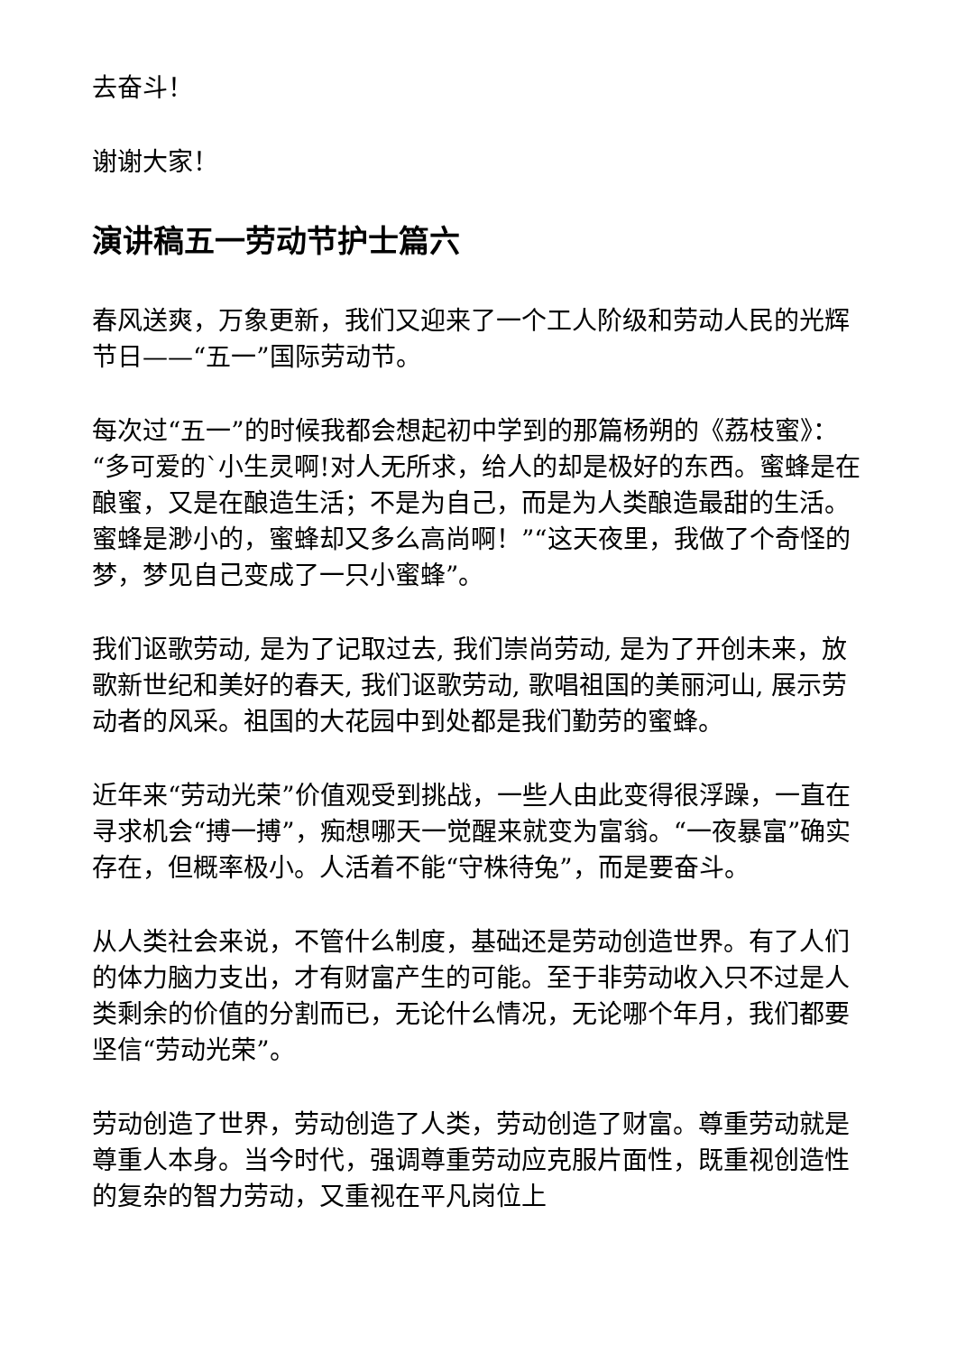去奋斗！
谢谢大家！
演讲稿五一劳动节护士篇六
春风送爽，万象更新，我们又迎来了一个工人阶级和劳动人民的光辉节日——“五一”国际劳动节。
每次过“五一”的时候我都会想起初中学到的那篇杨朔的《荔枝蜜》：“多可爱的`小生灵啊!对人无所求，给人的却是极好的东西。蜜蜂是在酿蜜，又是在酿造生活；不是为自己，而是为人类酿造最甜的生活。蜜蜂是渺小的，蜜蜂却又多么高尚啊！”“这天夜里，我做了个奇怪的梦，梦见自己变成了一只小蜜蜂”。
我们讴歌劳动, 是为了记取过去, 我们崇尚劳动, 是为了开创未来，放歌新世纪和美好的春天, 我们讴歌劳动, 歌唱祖国的美丽河山, 展示劳动者的风采。祖国的大花园中到处都是我们勤劳的蜜蜂。
近年来“劳动光荣”价值观受到挑战，一些人由此变得很浮躁，一直在寻求机会“搏一搏”，痴想哪天一觉醒来就变为富翁。“一夜暴富”确实存在，但概率极小。人活着不能“守株待兔”，而是要奋斗。
从人类社会来说，不管什么制度，基础还是劳动创造世界。有了人们的体力脑力支出，才有财富产生的可能。至于非劳动收入只不过是人类剩余的价值的分割而已，无论什么情况，无论哪个年月，我们都要坚信“劳动光荣”。
劳动创造了世界，劳动创造了人类，劳动创造了财富。尊重劳动就是尊重人本身。当今时代，强调尊重劳动应克服片面性，既重视创造性的复杂的智力劳动，又重视在平凡岗位上